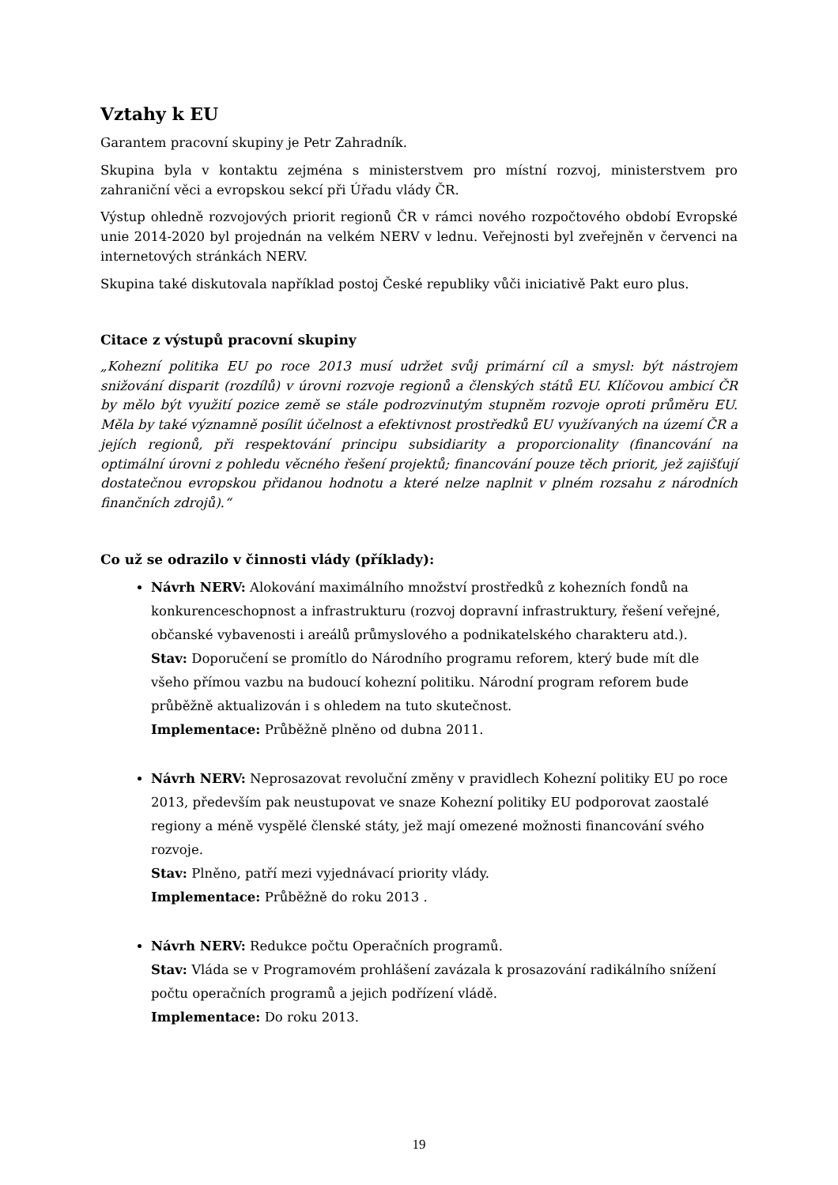Vztahy k EU
Garantem pracovní skupiny je Petr Zahradník.
Skupina byla v kontaktu zejména s ministerstvem pro místní rozvoj, ministerstvem pro zahraniční věci a evropskou sekcí při Úřadu vlády ČR.
Výstup ohledně rozvojových priorit regionů ČR v rámci nového rozpočtového období Evropské unie 2014-2020 byl projednán na velkém NERV v lednu. Veřejnosti byl zveřejněn v červenci na internetových stránkách NERV.
Skupina také diskutovala například postoj České republiky vůči iniciativě Pakt euro plus.
Citace z výstupů pracovní skupiny
„Kohezní politika EU po roce 2013 musí udržet svůj primární cíl a smysl: být nástrojem snižování disparit (rozdílů) v úrovni rozvoje regionů a členských států EU. Klíčovou ambicí ČR by mělo být využití pozice země se stále podrozvinutým stupněm rozvoje oproti průměru EU. Měla by také významně posílit účelnost a efektivnost prostředků EU využívaných na území ČR a jejích regionů, při respektování principu subsidiarity a proporcionality (financování na optimální úrovni z pohledu věcného řešení projektů; financování pouze těch priorit, jež zajišťují dostatečnou evropskou přidanou hodnotu a které nelze naplnit v plném rozsahu z národních finančních zdrojů).“
Co už se odrazilo v činnosti vlády (příklady):
Návrh NERV: Alokování maximálního množství prostředků z kohezních fondů na konkurenceschopnost a infrastrukturu (rozvoj dopravní infrastruktury, řešení veřejné, občanské vybavenosti i areálů průmyslového a podnikatelského charakteru atd.).
Stav: Doporučení se promítlo do Národního programu reforem, který bude mít dle všeho přímou vazbu na budoucí kohezní politiku. Národní program reforem bude průběžně aktualizován i s ohledem na tuto skutečnost.
Implementace: Průběžně plněno od dubna 2011.
Návrh NERV: Neprosazovat revoluční změny v pravidlech Kohezní politiky EU po roce 2013, především pak neustupovat ve snaze Kohezní politiky EU podporovat zaostalé regiony a méně vyspělé členské státy, jež mají omezené možnosti financování svého rozvoje.
Stav: Plněno, patří mezi vyjednávací priority vlády.
Implementace: Průběžně do roku 2013 .
Návrh NERV: Redukce počtu Operačních programů.
Stav: Vláda se v Programovém prohlášení zavázala k prosazování radikálního snížení počtu operačních programů a jejich podřízení vládě.
Implementace: Do roku 2013.
19